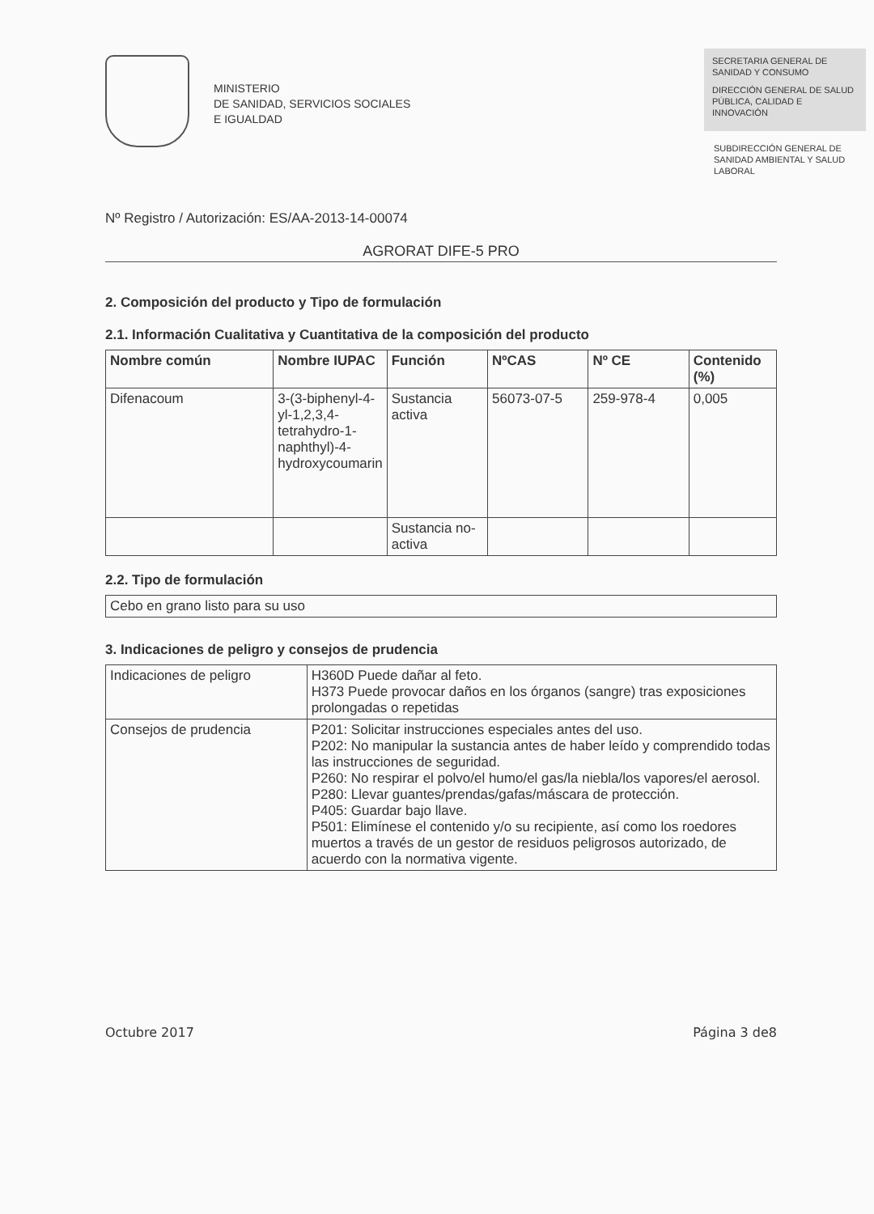MINISTERIO
DE SANIDAD, SERVICIOS SOCIALES
E IGUALDAD
SECRETARIA GENERAL DE SANIDAD Y CONSUMO
DIRECCIÓN GENERAL DE SALUD PÚBLICA, CALIDAD E INNOVACIÓN
SUBDIRECCIÓN GENERAL DE SANIDAD AMBIENTAL Y SALUD LABORAL
Nº Registro / Autorización: ES/AA-2013-14-00074
AGRORAT DIFE-5 PRO
2. Composición del producto y Tipo de formulación
2.1. Información Cualitativa y Cuantitativa de la composición del producto
| Nombre común | Nombre IUPAC | Función | NºCAS | Nº CE | Contenido (%) |
| --- | --- | --- | --- | --- | --- |
| Difenacoum | 3-(3-biphenyl-4-yl-1,2,3,4-tetrahydro-1-naphthyl)-4-hydroxycoumarin | Sustancia activa | 56073-07-5 | 259-978-4 | 0,005 |
| | | Sustancia no-activa | | | |
2.2. Tipo de formulación
Cebo en grano listo para su uso
3. Indicaciones de peligro y consejos de prudencia
| Indicaciones de peligro | H360D Puede dañar al feto. H373 Puede provocar daños en los órganos (sangre) tras exposiciones prolongadas o repetidas |
| Consejos de prudencia | P201: Solicitar instrucciones especiales antes del uso. P202: No manipular la sustancia antes de haber leído y comprendido todas las instrucciones de seguridad. P260: No respirar el polvo/el humo/el gas/la niebla/los vapores/el aerosol. P280: Llevar guantes/prendas/gafas/máscara de protección. P405: Guardar bajo llave. P501: Elimínese el contenido y/o su recipiente, así como los roedores muertos a través de un gestor de residuos peligrosos autorizado, de acuerdo con la normativa vigente. |
Octubre 2017 Página 3 de8